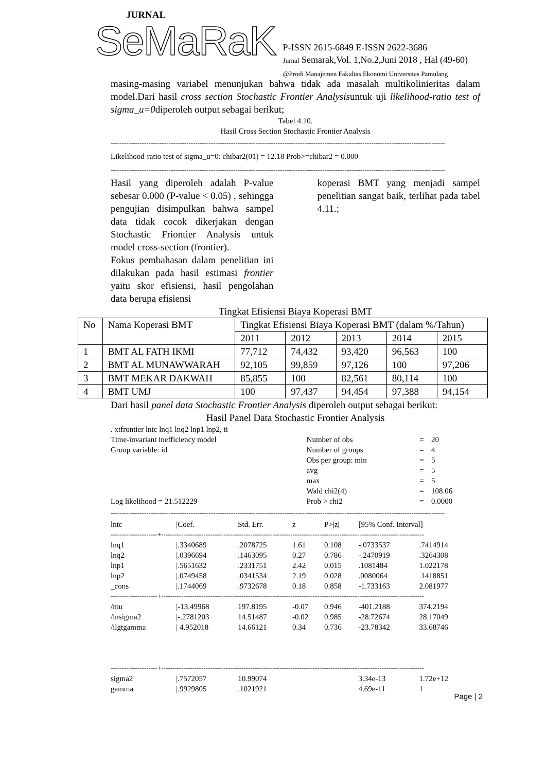JURNAL
SeMaRaK
P-ISSN 2615-6849 E-ISSN 2622-3686
Jurnal Semarak,Vol. 1,No.2,Juni 2018 , Hal (49-60)
@Prodi Manajemen Fakultas Ekonomi Universitas Pamulang
masing-masing variabel menunjukan bahwa tidak ada masalah multikolinieritas dalam model.Dari hasil cross section Stochastic Frontier Analysisuntuk uji likelihood-ratio test of sigma_u=0diperoleh output sebagai berikut;
Tabel 4.10.
Hasil Cross Section Stochastic Frontier Analysis
------------------------------------------------------------------------------------------------------------------------------------------------------
Likelihood-ratio test of sigma_u=0: chibar2(01) = 12.18 Prob>=chibar2 = 0.000
------------------------------------------------------------------------------------------------------------------------------------------------------
Hasil yang diperoleh adalah P-value sebesar 0.000 (P-value < 0.05) , sehingga pengujian disimpulkan bahwa sampel data tidak cocok dikerjakan dengan Stochastic Friontier Analysis untuk model cross-section (frontier).
Fokus pembahasan dalam penelitian ini dilakukan pada hasil estimasi frontier yaitu skor efisiensi, hasil pengolahan data berupa efisiensi
koperasi BMT yang menjadi sampel penelitian sangat baik, terlihat pada tabel 4.11.;
Tingkat Efisiensi Biaya Koperasi BMT
| No | Nama Koperasi BMT | Tingkat Efisiensi Biaya Koperasi BMT (dalam %/Tahun) | | | | |
| | | 2011 | 2012 | 2013 | 2014 | 2015 |
| 1 | BMT AL FATH IKMI | 77,712 | 74,432 | 93,420 | 96,563 | 100 |
| 2 | BMT AL MUNAWWARAH | 92,105 | 99,859 | 97,126 | 100 | 97,206 |
| 3 | BMT MEKAR DAKWAH | 85,855 | 100 | 82,561 | 80,114 | 100 |
| 4 | BMT UMJ | 100 | 97,437 | 94,454 | 97,388 | 94,154 |
Dari hasil panel data Stochastic Frontier Analysis diperoleh output sebagai berikut:
Hasil Panel Data Stochastic Frontier Analysis
. xtfrontier lntc lnq1 lnq2 lnp1 lnp2, ti
| Time-invariant inefficiency model | Number of obs | = | 20 |
| Group variable: id | Number of groups | = | 4 |
| | Obs per group: min | = | 5 |
| | avg | = | 5 |
| | max | = | 5 |
| | Wald chi2(4) | = | 108.06 |
| Log likelihood = 21.512229 | Prob > chi2 | = | 0.0000 |
------------------------------------------------------------------------------------------------------------------------------------------------------
| lntc | /Coef. | Std. Err. | z | P>/z/ | [95% Conf. Interval] | |
| ---------------------+---------------------------------------------------------------------------------------------------------------------- | | | | | | |
| lnq1 | /.3340689 | .2078725 | 1.61 | 0.108 | -.0733537 | .7414914 |
| lnq2 | /.0396694 | .1463095 | 0.27 | 0.786 | -.2470919 | .3264308 |
| lnp1 | /.5651632 | .2331751 | 2.42 | 0.015 | .1081484 | 1.022178 |
| lnp2 | /.0749458 | .0341534 | 2.19 | 0.028 | .0080064 | .1418851 |
| _cons | /.1744069 | .9732678 | 0.18 | 0.858 | -1.733163 | 2.081977 |
| ---------------------+---------------------------------------------------------------------------------------------------------------------- | | | | | | |
| /mu | /-13.49968 | 197.8195 | -0.07 | 0.946 | -401.2188 | 374.2194 |
| /lnsigma2 | /-.2781203 | 14.51487 | -0.02 | 0.985 | -28.72674 | 28.17049 |
| /ilgtgamma | / 4.952018 | 14.66121 | 0.34 | 0.736 | -23.78342 | 33.68746 |
| ---------------------+---------------------------------------------------------------------------------------------------------------------- | | | | | | |
| sigma2 | /.7572057 | 10.99074 | | | 3.34e-13 | 1.72e+12 |
| gamma | /.9929805 | .1021921 | | | 4.69e-11 | 1 |
Page | 2